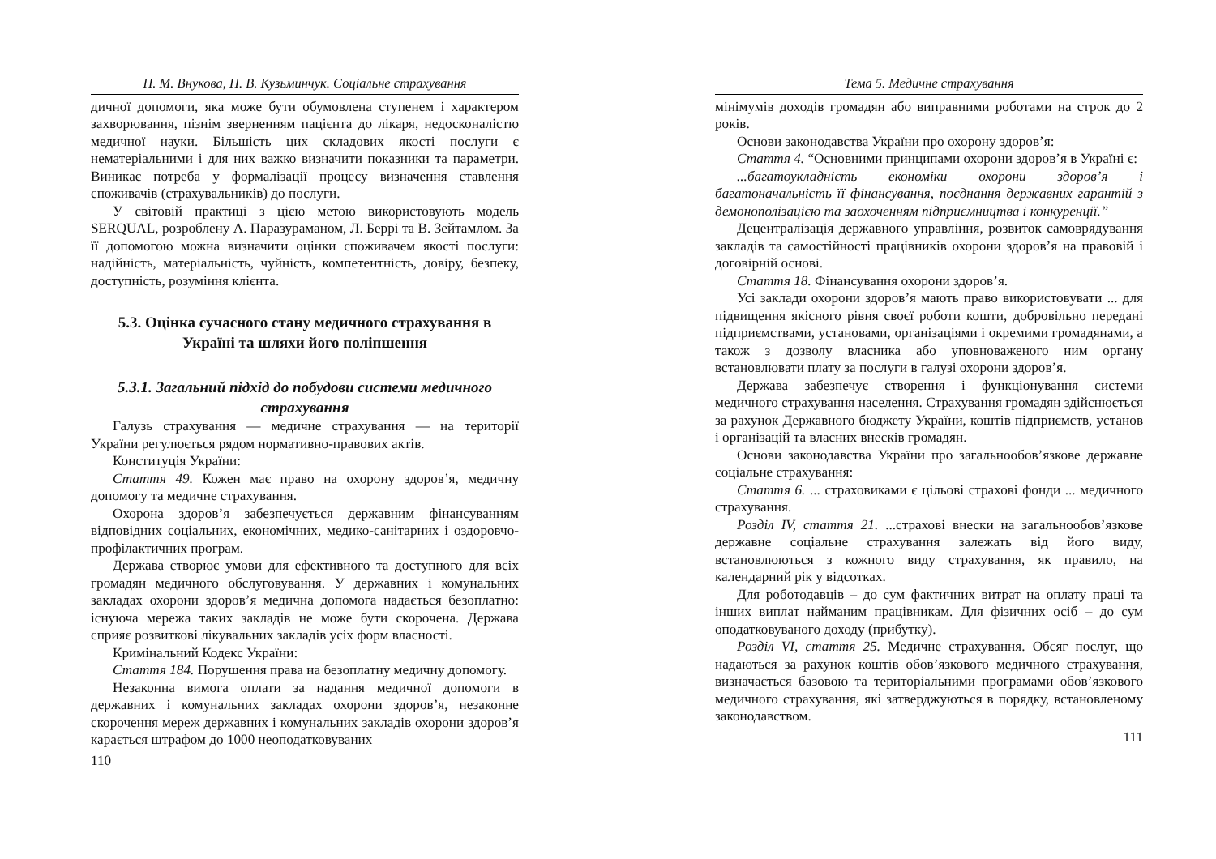Н. М. Внукова, Н. В. Кузьминчук. Соціальне страхування
дичної допомоги, яка може бути обумовлена ступенем і характером захворювання, пізнім зверненням пацієнта до лікаря, недосконалістю медичної науки. Більшість цих складових якості послуги є нематеріальними і для них важко визначити показники та параметри. Виникає потреба у формалізації процесу визначення ставлення споживачів (страхувальників) до послуги.
У світовій практиці з цією метою використовують модель SERQUAL, розроблену А. Паразураманом, Л. Беррі та В. Зейтамлом. За її допомогою можна визначити оцінки споживачем якості послуги: надійність, матеріальність, чуйність, компетентність, довіру, безпеку, доступність, розуміння клієнта.
5.3. Оцінка сучасного стану медичного страхування в Україні та шляхи його поліпшення
5.3.1. Загальний підхід до побудови системи медичного страхування
Галузь страхування — медичне страхування — на території України регулюється рядом нормативно-правових актів.
Конституція України:
Стаття 49. Кожен має право на охорону здоров’я, медичну допомогу та медичне страхування.
Охорона здоров’я забезпечується державним фінансуванням відповідних соціальних, економічних, медико-санітарних і оздоровчо-профілактичних програм.
Держава створює умови для ефективного та доступного для всіх громадян медичного обслуговування. У державних і комунальних закладах охорони здоров’я медична допомога надається безоплатно: існуюча мережа таких закладів не може бути скорочена. Держава сприяє розвиткові лікувальних закладів усіх форм власності.
Кримінальний Кодекс України:
Стаття 184. Порушення права на безоплатну медичну допомогу.
Незаконна вимога оплати за надання медичної допомоги в державних і комунальних закладах охорони здоров’я, незаконне скорочення мереж державних і комунальних закладів охорони здоров’я карається штрафом до 1000 неоподатковуваних
110
Тема 5. Медичне страхування
мінімумів доходів громадян або виправними роботами на строк до 2 років.
Основи законодавства України про охорону здоров’я:
Стаття 4. “Основними принципами охорони здоров’я в Україні є:
...багатоукладність економіки охорони здоров’я і багатоначальність її фінансування, поєднання державних гарантій з демонополізацією та заохоченням підприємництва і конкуренції.”
Децентралізація державного управління, розвиток самоврядування закладів та самостійності працівників охорони здоров’я на правовій і договірній основі.
Стаття 18. Фінансування охорони здоров’я.
Усі заклади охорони здоров’я мають право використовувати ... для підвищення якісного рівня своєї роботи кошти, добровільно передані підприємствами, установами, організаціями і окремими громадянами, а також з дозволу власника або уповноваженого ним органу встановлювати плату за послуги в галузі охорони здоров’я.
Держава забезпечує створення і функціонування системи медичного страхування населення. Страхування громадян здійснюється за рахунок Державного бюджету України, коштів підприємств, установ і організацій та власних внесків громадян.
Основи законодавства України про загальнообов’язкове державне соціальне страхування:
Стаття 6. ... страховиками є цільові страхові фонди ... медичного страхування.
Розділ IV, стаття 21. ...страхові внески на загальнообов’язкове державне соціальне страхування залежать від його виду, встановлюються з кожного виду страхування, як правило, на календарний рік у відсотках.
Для роботодавців – до сум фактичних витрат на оплату праці та інших виплат найманим працівникам. Для фізичних осіб – до сум оподатковуваного доходу (прибутку).
Розділ VI, стаття 25. Медичне страхування. Обсяг послуг, що надаються за рахунок коштів обов’язкового медичного страхування, визначається базовою та територіальними програмами обов’язкового медичного страхування, які затверджуються в порядку, встановленому законодавством.
111